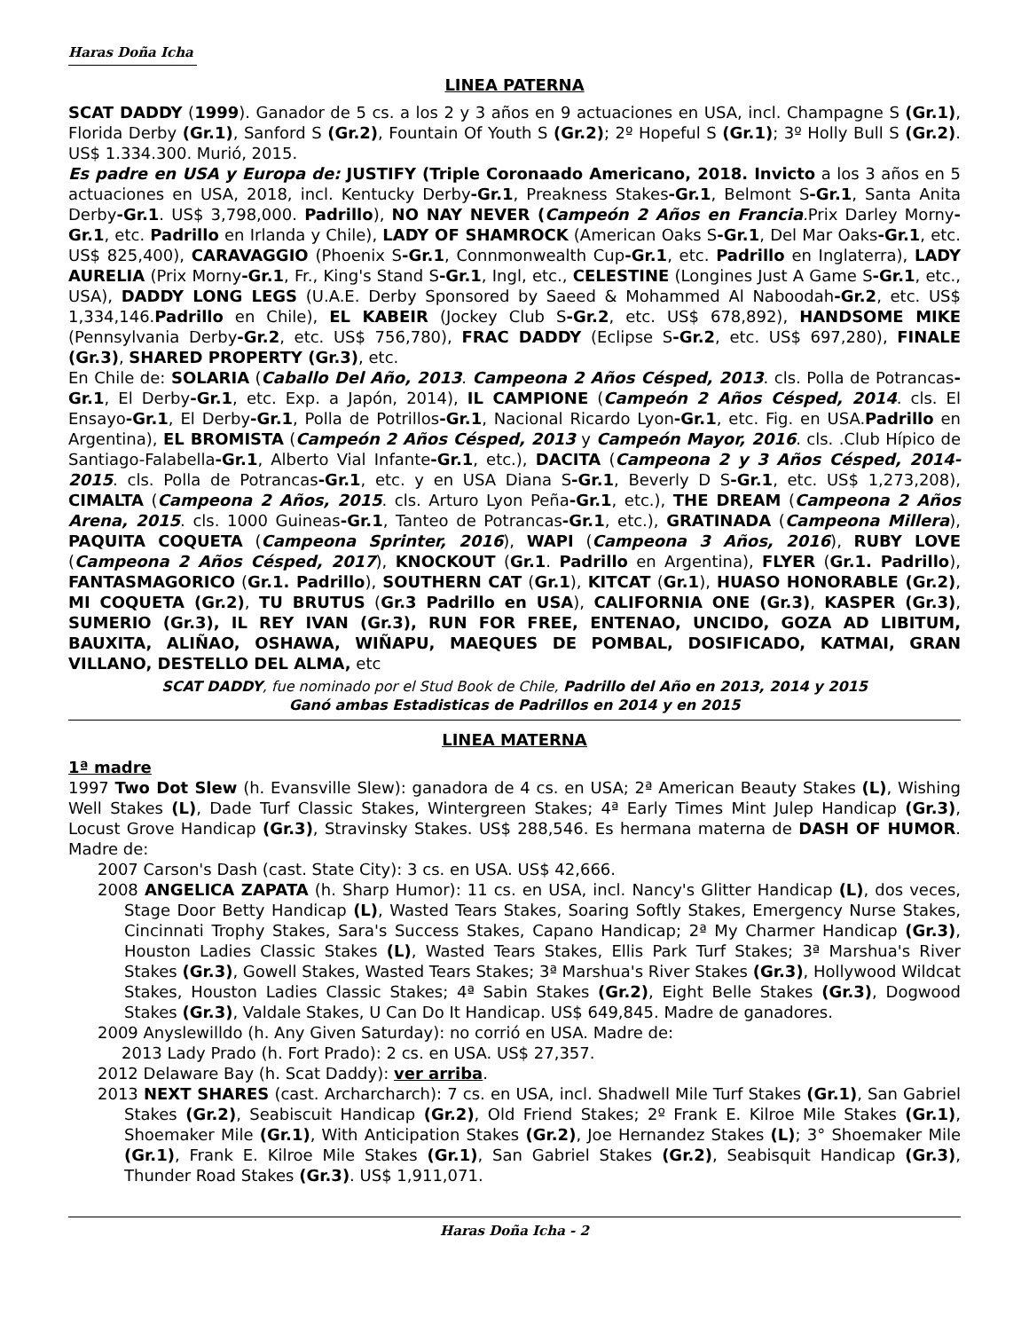Haras Doña Icha
LINEA PATERNA
SCAT DADDY (1999). Ganador de 5 cs. a los 2 y 3 años en 9 actuaciones en USA, incl. Champagne S (Gr.1), Florida Derby (Gr.1), Sanford S (Gr.2), Fountain Of Youth S (Gr.2); 2º Hopeful S (Gr.1); 3º Holly Bull S (Gr.2). US$ 1.334.300. Murió, 2015.
Es padre en USA y Europa de: JUSTIFY (Triple Coronaado Americano, 2018. Invicto a los 3 años en 5 actuaciones en USA, 2018, incl. Kentucky Derby-Gr.1, Preakness Stakes-Gr.1, Belmont S-Gr.1, Santa Anita Derby-Gr.1. US$ 3,798,000. Padrillo), NO NAY NEVER (Campeón 2 Años en Francia. Prix Darley Morny-Gr.1, etc. Padrillo en Irlanda y Chile), LADY OF SHAMROCK (American Oaks S-Gr.1, Del Mar Oaks-Gr.1, etc. US$ 825,400), CARAVAGGIO (Phoenix S-Gr.1, Connmonwealth Cup-Gr.1, etc. Padrillo en Inglaterra), LADY AURELIA (Prix Morny-Gr.1, Fr., King's Stand S-Gr.1, Ingl, etc., CELESTINE (Longines Just A Game S-Gr.1, etc., USA), DADDY LONG LEGS (U.A.E. Derby Sponsored by Saeed & Mohammed Al Naboodah-Gr.2, etc. US$ 1,334,146.Padrillo en Chile), EL KABEIR (Jockey Club S-Gr.2, etc. US$ 678,892), HANDSOME MIKE (Pennsylvania Derby-Gr.2, etc. US$ 756,780), FRAC DADDY (Eclipse S-Gr.2, etc. US$ 697,280), FINALE (Gr.3), SHARED PROPERTY (Gr.3), etc.
En Chile de: SOLARIA (Caballo Del Año, 2013. Campeona 2 Años Césped, 2013. cls. Polla de Potrancas-Gr.1, El Derby-Gr.1, etc. Exp. a Japón, 2014), IL CAMPIONE (Campeón 2 Años Césped, 2014. cls. El Ensayo-Gr.1, El Derby-Gr.1, Polla de Potrillos-Gr.1, Nacional Ricardo Lyon-Gr.1, etc. Fig. en USA.Padrillo en Argentina), EL BROMISTA (Campeón 2 Años Césped, 2013 y Campeón Mayor, 2016. cls. .Club Hípico de Santiago-Falabella-Gr.1, Alberto Vial Infante-Gr.1, etc.), DACITA (Campeona 2 y 3 Años Césped, 2014-2015. cls. Polla de Potrancas-Gr.1, etc. y en USA Diana S-Gr.1, Beverly D S-Gr.1, etc. US$ 1,273,208), CIMALTA (Campeona 2 Años, 2015. cls. Arturo Lyon Peña-Gr.1, etc.), THE DREAM (Campeona 2 Años Arena, 2015. cls. 1000 Guineas-Gr.1, Tanteo de Potrancas-Gr.1, etc.), GRATINADA (Campeona Millera), PAQUITA COQUETA (Campeona Sprinter, 2016), WAPI (Campeona 3 Años, 2016), RUBY LOVE (Campeona 2 Años Césped, 2017), KNOCKOUT (Gr.1. Padrillo en Argentina), FLYER (Gr.1. Padrillo), FANTASMAGORICO (Gr.1. Padrillo), SOUTHERN CAT (Gr.1), KITCAT (Gr.1), HUASO HONORABLE (Gr.2), MI COQUETA (Gr.2), TU BRUTUS (Gr.3 Padrillo en USA), CALIFORNIA ONE (Gr.3), KASPER (Gr.3), SUMERIO (Gr.3), IL REY IVAN (Gr.3), RUN FOR FREE, ENTENAO, UNCIDO, GOZA AD LIBITUM, BAUXITA, ALIÑAO, OSHAWA, WIÑAPU, MAEQUES DE POMBAL, DOSIFICADO, KATMAI, GRAN VILLANO, DESTELLO DEL ALMA, etc
SCAT DADDY, fue nominado por el Stud Book de Chile, Padrillo del Año en 2013, 2014 y 2015
Ganó ambas Estadisticas de Padrillos en 2014 y en 2015
LINEA MATERNA
1ª madre
1997 Two Dot Slew (h. Evansville Slew): ganadora de 4 cs. en USA; 2ª American Beauty Stakes (L), Wishing Well Stakes (L), Dade Turf Classic Stakes, Wintergreen Stakes; 4ª Early Times Mint Julep Handicap (Gr.3), Locust Grove Handicap (Gr.3), Stravinsky Stakes. US$ 288,546. Es hermana materna de DASH OF HUMOR. Madre de:
2007 Carson's Dash (cast. State City): 3 cs. en USA. US$ 42,666.
2008 ANGELICA ZAPATA (h. Sharp Humor): 11 cs. en USA, incl. Nancy's Glitter Handicap (L), dos veces, Stage Door Betty Handicap (L), Wasted Tears Stakes, Soaring Softly Stakes, Emergency Nurse Stakes, Cincinnati Trophy Stakes, Sara's Success Stakes, Capano Handicap; 2ª My Charmer Handicap (Gr.3), Houston Ladies Classic Stakes (L), Wasted Tears Stakes, Ellis Park Turf Stakes; 3ª Marshua's River Stakes (Gr.3), Gowell Stakes, Wasted Tears Stakes; 3ª Marshua's River Stakes (Gr.3), Hollywood Wildcat Stakes, Houston Ladies Classic Stakes; 4ª Sabin Stakes (Gr.2), Eight Belle Stakes (Gr.3), Dogwood Stakes (Gr.3), Valdale Stakes, U Can Do It Handicap. US$ 649,845. Madre de ganadores.
2009 Anyslewilldo (h. Any Given Saturday): no corrió en USA. Madre de:
2013 Lady Prado (h. Fort Prado): 2 cs. en USA. US$ 27,357.
2012 Delaware Bay (h. Scat Daddy): ver arriba.
2013 NEXT SHARES (cast. Archarcharch): 7 cs. en USA, incl. Shadwell Mile Turf Stakes (Gr.1), San Gabriel Stakes (Gr.2), Seabiscuit Handicap (Gr.2), Old Friend Stakes; 2º Frank E. Kilroe Mile Stakes (Gr.1), Shoemaker Mile (Gr.1), With Anticipation Stakes (Gr.2), Joe Hernandez Stakes (L); 3° Shoemaker Mile (Gr.1), Frank E. Kilroe Mile Stakes (Gr.1), San Gabriel Stakes (Gr.2), Seabisquit Handicap (Gr.3), Thunder Road Stakes (Gr.3). US$ 1,911,071.
Haras Doña Icha - 2